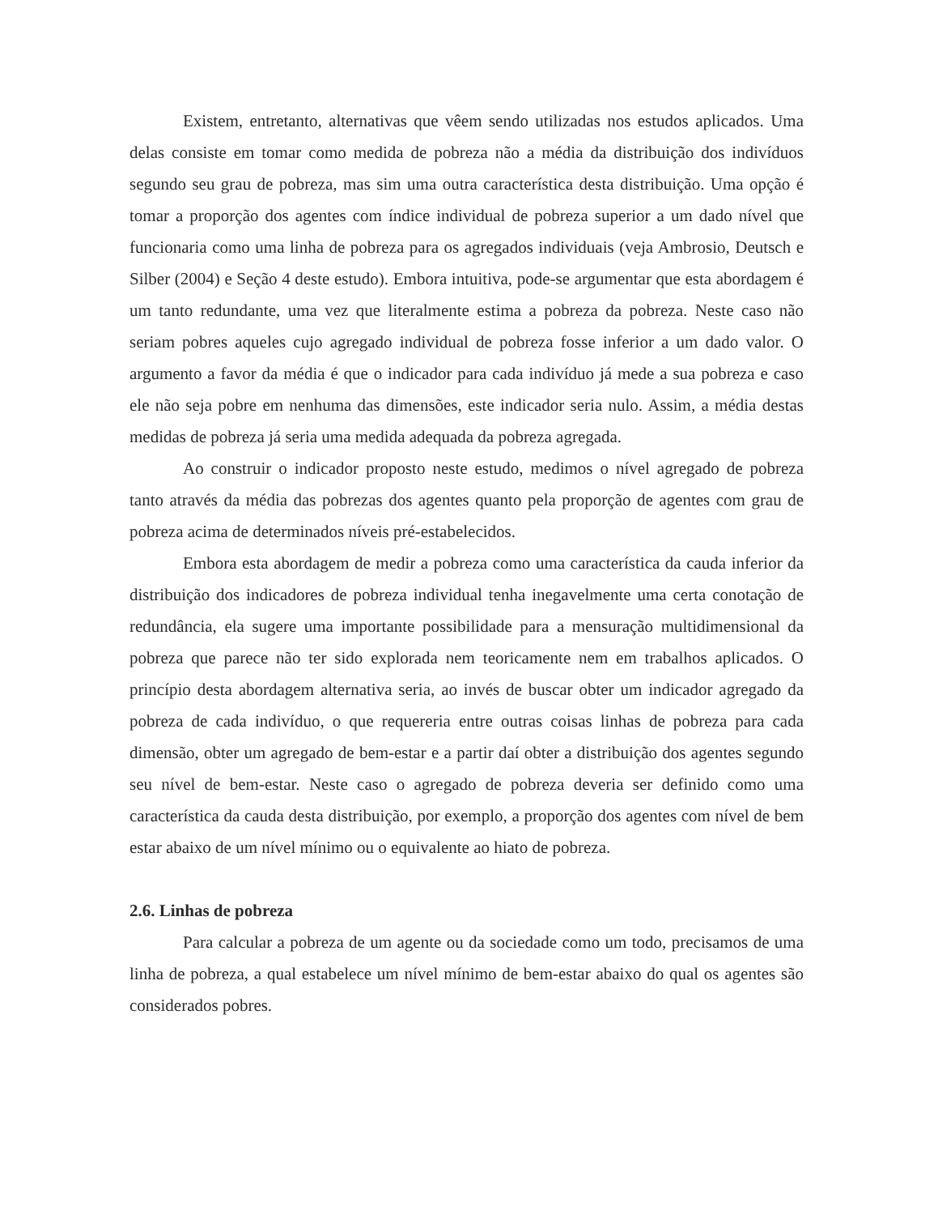Existem, entretanto, alternativas que vêem sendo utilizadas nos estudos aplicados. Uma delas consiste em tomar como medida de pobreza não a média da distribuição dos indivíduos segundo seu grau de pobreza, mas sim uma outra característica desta distribuição. Uma opção é tomar a proporção dos agentes com índice individual de pobreza superior a um dado nível que funcionaria como uma linha de pobreza para os agregados individuais (veja Ambrosio, Deutsch e Silber (2004) e Seção 4 deste estudo). Embora intuitiva, pode-se argumentar que esta abordagem é um tanto redundante, uma vez que literalmente estima a pobreza da pobreza. Neste caso não seriam pobres aqueles cujo agregado individual de pobreza fosse inferior a um dado valor. O argumento a favor da média é que o indicador para cada indivíduo já mede a sua pobreza e caso ele não seja pobre em nenhuma das dimensões, este indicador seria nulo. Assim, a média destas medidas de pobreza já seria uma medida adequada da pobreza agregada.
Ao construir o indicador proposto neste estudo, medimos o nível agregado de pobreza tanto através da média das pobrezas dos agentes quanto pela proporção de agentes com grau de pobreza acima de determinados níveis pré-estabelecidos.
Embora esta abordagem de medir a pobreza como uma característica da cauda inferior da distribuição dos indicadores de pobreza individual tenha inegavelmente uma certa conotação de redundância, ela sugere uma importante possibilidade para a mensuração multidimensional da pobreza que parece não ter sido explorada nem teoricamente nem em trabalhos aplicados. O princípio desta abordagem alternativa seria, ao invés de buscar obter um indicador agregado da pobreza de cada indivíduo, o que requereria entre outras coisas linhas de pobreza para cada dimensão, obter um agregado de bem-estar e a partir daí obter a distribuição dos agentes segundo seu nível de bem-estar. Neste caso o agregado de pobreza deveria ser definido como uma característica da cauda desta distribuição, por exemplo, a proporção dos agentes com nível de bem estar abaixo de um nível mínimo ou o equivalente ao hiato de pobreza.
2.6. Linhas de pobreza
Para calcular a pobreza de um agente ou da sociedade como um todo, precisamos de uma linha de pobreza, a qual estabelece um nível mínimo de bem-estar abaixo do qual os agentes são considerados pobres.